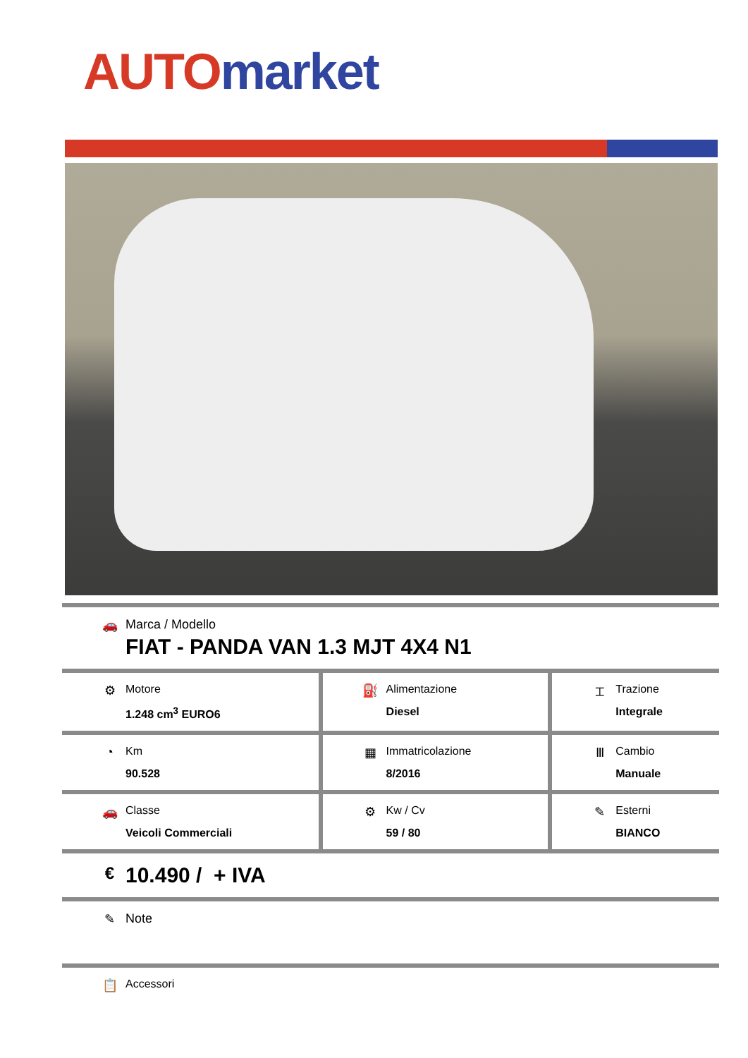AUTO market
| 🚗 Marca / Modello FIAT - PANDA VAN 1.3 MJT 4X4 N1 | | |
| ⚙ Motore 1.248 cm<sup>3</sup> EURO6 | ⛽ Alimentazione Diesel | ⌶ Trazione Integrale |
| ◔ Km 90.528 | ▦ Immatricolazione 8/2016 | Ⅲ Cambio Manuale |
| 🚗 Classe Veicoli Commerciali | ⚙ Kw / Cv 59 / 80 | ✎ Esterni BIANCO |
| € 10.490 / + IVA | | |
| ✎ Note | | |
| 📋 Accessori | | |